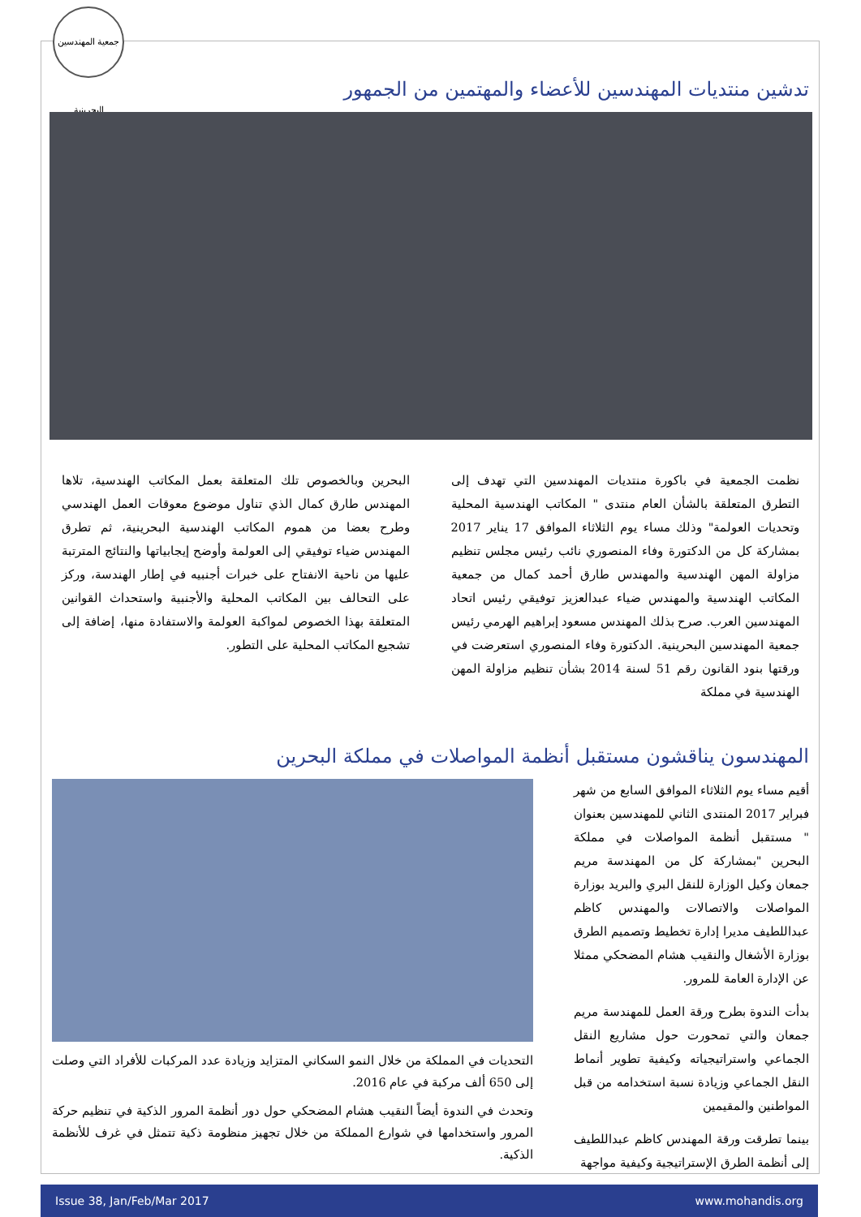جمعية المهندسين البحرينية
تدشين منتديات المهندسين للأعضاء والمهتمين من الجمهور
نظمت الجمعية في باكورة منتديات المهندسين التي تهدف إلى التطرق المتعلقة بالشأن العام منتدى " المكاتب الهندسية المحلية وتحديات العولمة" وذلك مساء يوم الثلاثاء الموافق 17 يناير 2017 بمشاركة كل من الدكتورة وفاء المنصوري نائب رئيس مجلس تنظيم مزاولة المهن الهندسية والمهندس طارق أحمد كمال من جمعية المكاتب الهندسية والمهندس ضياء عبدالعزيز توفيقي رئيس اتحاد المهندسين العرب. صرح بذلك المهندس مسعود إبراهيم الهرمي رئيس جمعية المهندسين البحرينية. الدكتورة وفاء المنصوري استعرضت في ورقتها بنود القانون رقم 51 لسنة 2014 بشأن تنظيم مزاولة المهن الهندسية في مملكة
البحرين وبالخصوص تلك المتعلقة بعمل المكاتب الهندسية، تلاها المهندس طارق كمال الذي تناول موضوع معوقات العمل الهندسي وطرح بعضا من هموم المكاتب الهندسية البحرينية، ثم تطرق المهندس ضياء توفيقي إلى العولمة وأوضح إيجابياتها والنتائج المترتبة عليها من ناحية الانفتاح على خبرات أجنبيه في إطار الهندسة، وركز على التحالف بين المكاتب المحلية والأجنبية واستحداث القوانين المتعلقة بهذا الخصوص لمواكبة العولمة والاستفادة منها، إضافة إلى تشجيع المكاتب المحلية على التطور.
المهندسون يناقشون مستقبل أنظمة المواصلات في مملكة البحرين
أقيم مساء يوم الثلاثاء الموافق السابع من شهر فبراير 2017 المنتدى الثاني للمهندسين بعنوان " مستقبل أنظمة المواصلات في مملكة البحرين "بمشاركة كل من المهندسة مريم جمعان وكيل الوزارة للنقل البري والبريد بوزارة المواصلات والاتصالات والمهندس كاظم عبداللطيف مديرا إدارة تخطيط وتصميم الطرق بوزارة الأشغال والنقيب هشام المضحكي ممثلا عن الإدارة العامة للمرور.
بدأت الندوة بطرح ورقة العمل للمهندسة مريم جمعان والتي تمحورت حول مشاريع النقل الجماعي واستراتيجياته وكيفية تطوير أنماط النقل الجماعي وزيادة نسبة استخدامه من قبل المواطنين والمقيمين
بينما تطرقت ورقة المهندس كاظم عبداللطيف إلى أنظمة الطرق الإستراتيجية وكيفية مواجهة
التحديات في المملكة من خلال النمو السكاني المتزايد وزيادة عدد المركبات للأفراد التي وصلت إلى 650 ألف مركبة في عام 2016.
وتحدث في الندوة أيضاً النقيب هشام المضحكي حول دور أنظمة المرور الذكية في تنظيم حركة المرور واستخدامها في شوارع المملكة من خلال تجهيز منظومة ذكية تتمثل في غرف للأنظمة الذكية.
Issue 38, Jan/Feb/Mar 2017 www.mohandis.org